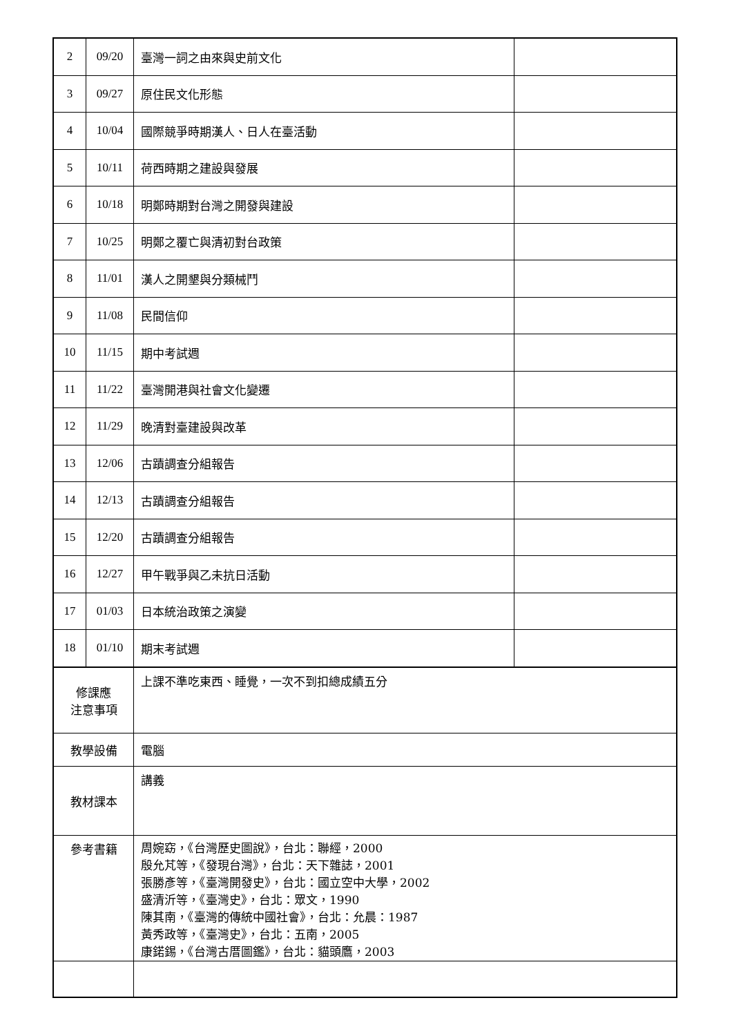| 2 | 09/20 | 臺灣一詞之由來與史前文化 | |
| 3 | 09/27 | 原住民文化形態 | |
| 4 | 10/04 | 國際競爭時期漢人、日人在臺活動 | |
| 5 | 10/11 | 荷西時期之建設與發展 | |
| 6 | 10/18 | 明鄭時期對台灣之開發與建設 | |
| 7 | 10/25 | 明鄭之覆亡與清初對台政策 | |
| 8 | 11/01 | 漢人之開墾與分類械鬥 | |
| 9 | 11/08 | 民間信仰 | |
| 10 | 11/15 | 期中考試週 | |
| 11 | 11/22 | 臺灣開港與社會文化變遷 | |
| 12 | 11/29 | 晚清對臺建設與改革 | |
| 13 | 12/06 | 古蹟調查分組報告 | |
| 14 | 12/13 | 古蹟調查分組報告 | |
| 15 | 12/20 | 古蹟調查分組報告 | |
| 16 | 12/27 | 甲午戰爭與乙未抗日活動 | |
| 17 | 01/03 | 日本統治政策之演變 | |
| 18 | 01/10 | 期末考試週 | |
| 修課應 注意事項 | | 上課不準吃東西、睡覺，一次不到扣總成績五分 | |
| 教學設備 | | 電腦 | |
| 教材課本 | | 講義 | |
| 參考書籍 | | 周婉窈，《台灣歷史圖說》，台北：聯經，2000 殷允芃等，《發現台灣》，台北：天下雜誌，2001 張勝彥等，《臺灣開發史》，台北：國立空中大學，2002 盛清沂等，《臺灣史》，台北：眾文，1990 陳其南，《臺灣的傳統中國社會》，台北：允晨：1987 黃秀政等，《臺灣史》，台北：五南，2005 康鍩錫，《台灣古厝圖鑑》，台北：貓頭鷹，2003 | |